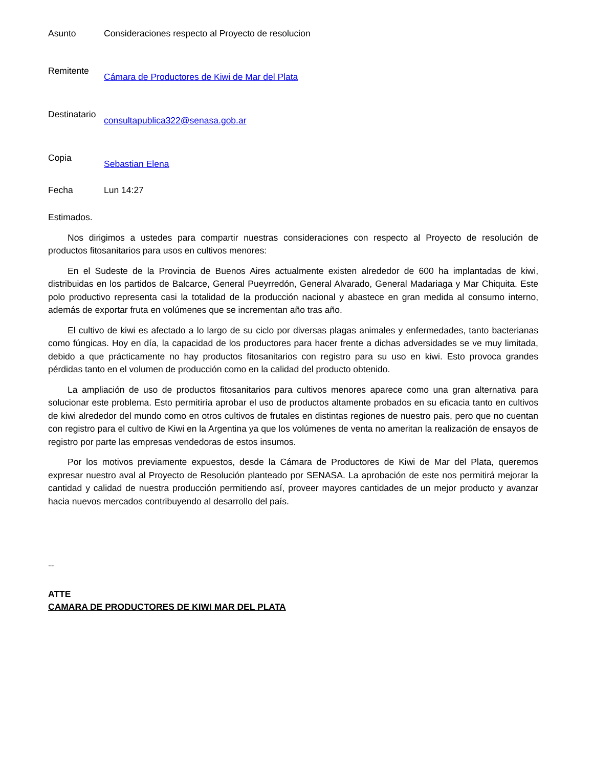Asunto Consideraciones respecto al Proyecto de resolucion
Remitente
Cámara de Productores de Kiwi de Mar del Plata
Destinatario
consultapublica322@senasa.gob.ar
Copia
Sebastian Elena
Fecha Lun 14:27
Estimados.
Nos dirigimos a ustedes para compartir nuestras consideraciones con respecto al Proyecto de resolución de productos fitosanitarios para usos en cultivos menores:
En el Sudeste de la Provincia de Buenos Aires actualmente existen alrededor de 600 ha implantadas de kiwi, distribuidas en los partidos de Balcarce, General Pueyrredón, General Alvarado, General Madariaga y Mar Chiquita. Este polo productivo representa casi la totalidad de la producción nacional y abastece en gran medida al consumo interno, además de exportar fruta en volúmenes que se incrementan año tras año.
El cultivo de kiwi es afectado a lo largo de su ciclo por diversas plagas animales y enfermedades, tanto bacterianas como fúngicas. Hoy en día, la capacidad de los productores para hacer frente a dichas adversidades se ve muy limitada, debido a que prácticamente no hay productos fitosanitarios con registro para su uso en kiwi. Esto provoca grandes pérdidas tanto en el volumen de producción como en la calidad del producto obtenido.
La ampliación de uso de productos fitosanitarios para cultivos menores aparece como una gran alternativa para solucionar este problema. Esto permitiría aprobar el uso de productos altamente probados en su eficacia tanto en cultivos de kiwi alrededor del mundo como en otros cultivos de frutales en distintas regiones de nuestro pais, pero que no cuentan con registro para el cultivo de Kiwi en la Argentina ya que los volúmenes de venta no ameritan la realización de ensayos de registro por parte las empresas vendedoras de estos insumos.
Por los motivos previamente expuestos, desde la Cámara de Productores de Kiwi de Mar del Plata, queremos expresar nuestro aval al Proyecto de Resolución planteado por SENASA. La aprobación de este nos permitirá mejorar la cantidad y calidad de nuestra producción permitiendo así, proveer mayores cantidades de un mejor producto y avanzar hacia nuevos mercados contribuyendo al desarrollo del país.
--
ATTE
CAMARA DE PRODUCTORES DE KIWI MAR DEL PLATA